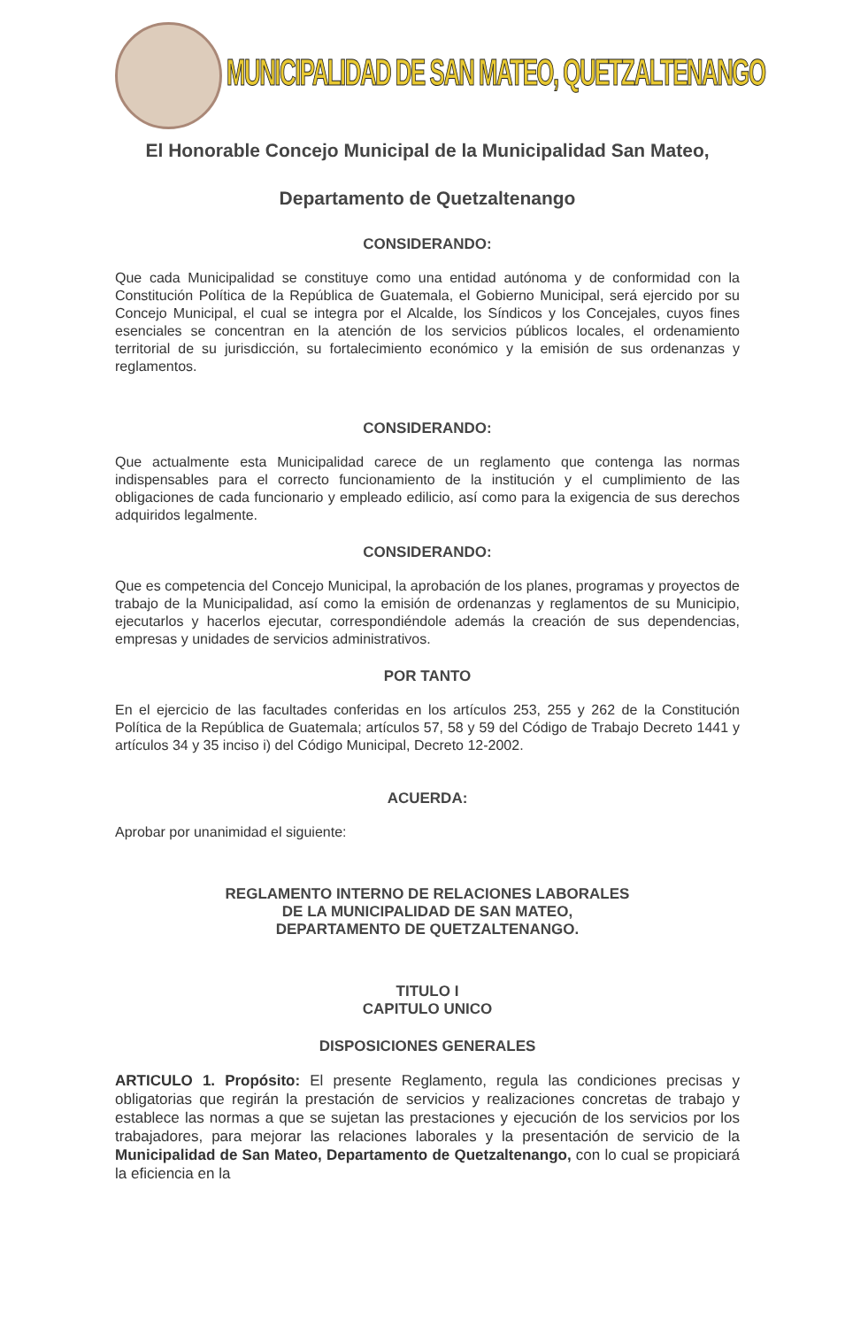MUNICIPALIDAD DE SAN MATEO, QUETZALTENANGO
El Honorable Concejo Municipal de la Municipalidad San Mateo,
Departamento de Quetzaltenango
CONSIDERANDO:
Que cada Municipalidad se constituye como una entidad autónoma y de conformidad con la Constitución Política de la República de Guatemala, el Gobierno Municipal, será ejercido por su Concejo Municipal, el cual se integra por el Alcalde, los Síndicos y los Concejales, cuyos fines esenciales se concentran en la atención de los servicios públicos locales, el ordenamiento territorial de su jurisdicción, su fortalecimiento económico y la emisión de sus ordenanzas y reglamentos.
CONSIDERANDO:
Que actualmente esta Municipalidad carece de un reglamento que contenga las normas indispensables para el correcto funcionamiento de la institución y el cumplimiento de las obligaciones de cada funcionario y empleado edilicio, así como para la exigencia de sus derechos adquiridos legalmente.
CONSIDERANDO:
Que es competencia del Concejo Municipal, la aprobación de los planes, programas y proyectos de trabajo de la Municipalidad, así como la emisión de ordenanzas y reglamentos de su Municipio, ejecutarlos y hacerlos ejecutar, correspondiéndole además la creación de sus dependencias, empresas y unidades de servicios administrativos.
POR TANTO
En el ejercicio de las facultades conferidas en los artículos 253, 255 y 262 de la Constitución Política de la República de Guatemala; artículos 57, 58 y 59 del Código de Trabajo Decreto 1441 y artículos 34 y 35 inciso i) del Código Municipal, Decreto 12-2002.
ACUERDA:
Aprobar por unanimidad el siguiente:
REGLAMENTO INTERNO DE RELACIONES LABORALES
DE LA MUNICIPALIDAD DE SAN MATEO,
DEPARTAMENTO DE QUETZALTENANGO.
TITULO I
CAPITULO UNICO
DISPOSICIONES GENERALES
ARTICULO 1. Propósito: El presente Reglamento, regula las condiciones precisas y obligatorias que regirán la prestación de servicios y realizaciones concretas de trabajo y establece las normas a que se sujetan las prestaciones y ejecución de los servicios por los trabajadores, para mejorar las relaciones laborales y la presentación de servicio de la Municipalidad de San Mateo, Departamento de Quetzaltenango, con lo cual se propiciará la eficiencia en la